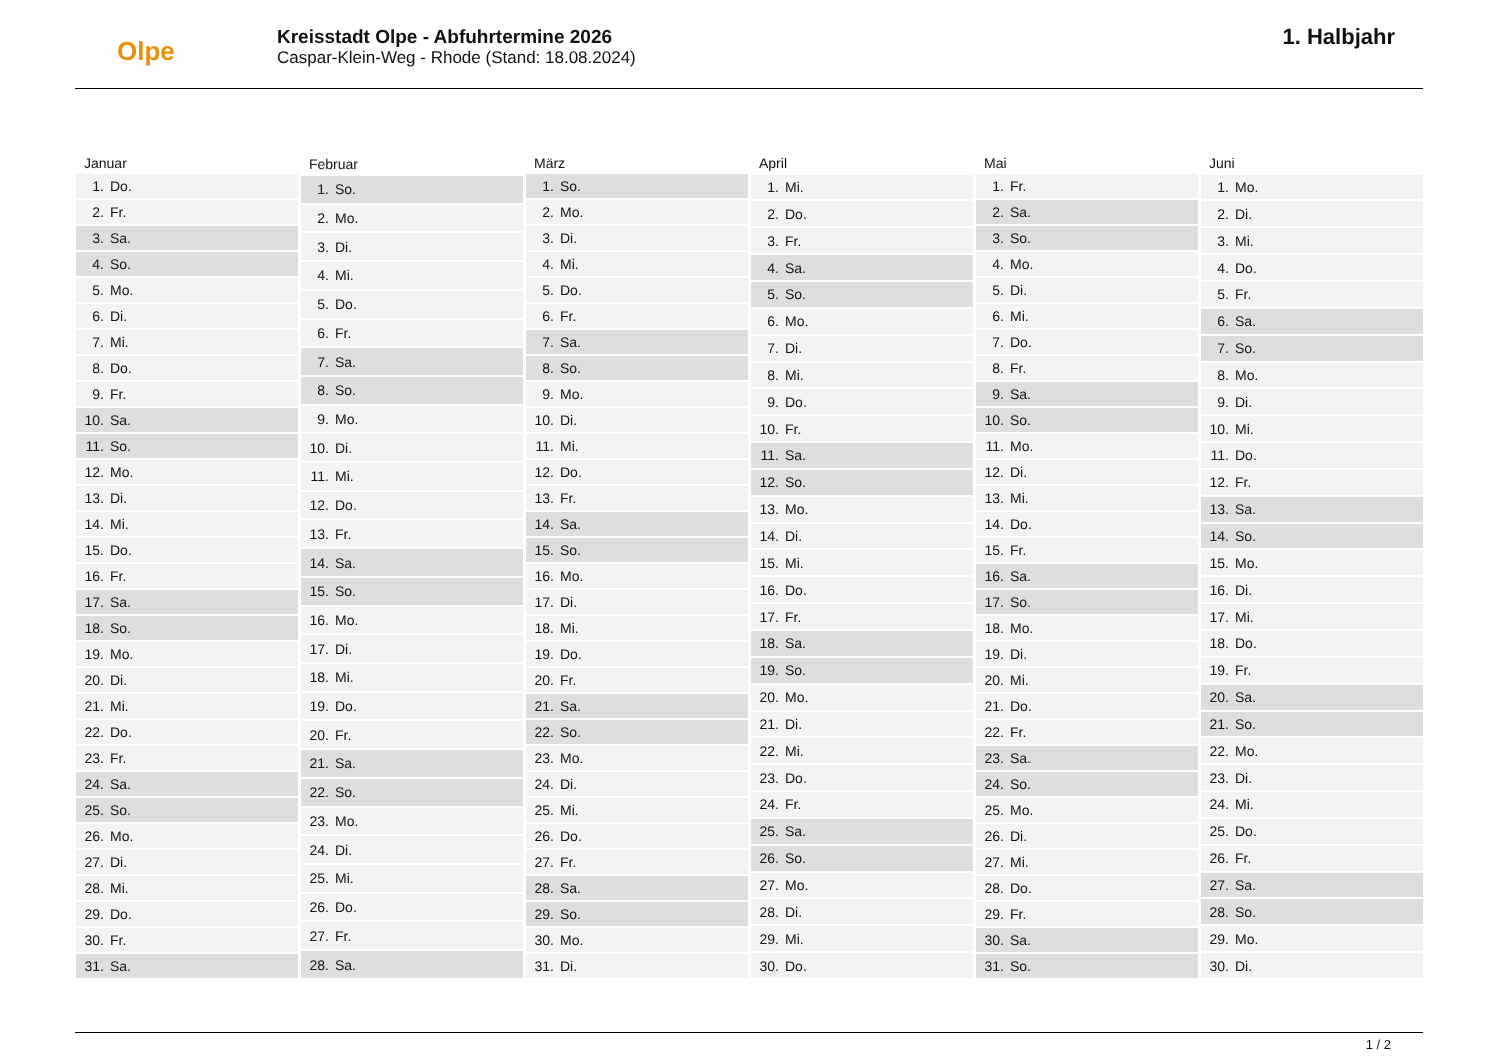Olpe
Kreisstadt Olpe - Abfuhrtermine 2026
Caspar-Klein-Weg - Rhode (Stand: 18.08.2024)
1. Halbjahr
| Januar | |
| --- | --- |
| 1. | Do. |
| 2. | Fr. |
| 3. | Sa. |
| 4. | So. |
| 5. | Mo. |
| 6. | Di. |
| 7. | Mi. |
| 8. | Do. |
| 9. | Fr. |
| 10. | Sa. |
| 11. | So. |
| 12. | Mo. |
| 13. | Di. |
| 14. | Mi. |
| 15. | Do. |
| 16. | Fr. |
| 17. | Sa. |
| 18. | So. |
| 19. | Mo. |
| 20. | Di. |
| 21. | Mi. |
| 22. | Do. |
| 23. | Fr. |
| 24. | Sa. |
| 25. | So. |
| 26. | Mo. |
| 27. | Di. |
| 28. | Mi. |
| 29. | Do. |
| 30. | Fr. |
| 31. | Sa. |
| Februar | |
| --- | --- |
| 1. | So. |
| 2. | Mo. |
| 3. | Di. |
| 4. | Mi. |
| 5. | Do. |
| 6. | Fr. |
| 7. | Sa. |
| 8. | So. |
| 9. | Mo. |
| 10. | Di. |
| 11. | Mi. |
| 12. | Do. |
| 13. | Fr. |
| 14. | Sa. |
| 15. | So. |
| 16. | Mo. |
| 17. | Di. |
| 18. | Mi. |
| 19. | Do. |
| 20. | Fr. |
| 21. | Sa. |
| 22. | So. |
| 23. | Mo. |
| 24. | Di. |
| 25. | Mi. |
| 26. | Do. |
| 27. | Fr. |
| 28. | Sa. |
| März | |
| --- | --- |
| 1. | So. |
| 2. | Mo. |
| 3. | Di. |
| 4. | Mi. |
| 5. | Do. |
| 6. | Fr. |
| 7. | Sa. |
| 8. | So. |
| 9. | Mo. |
| 10. | Di. |
| 11. | Mi. |
| 12. | Do. |
| 13. | Fr. |
| 14. | Sa. |
| 15. | So. |
| 16. | Mo. |
| 17. | Di. |
| 18. | Mi. |
| 19. | Do. |
| 20. | Fr. |
| 21. | Sa. |
| 22. | So. |
| 23. | Mo. |
| 24. | Di. |
| 25. | Mi. |
| 26. | Do. |
| 27. | Fr. |
| 28. | Sa. |
| 29. | So. |
| 30. | Mo. |
| 31. | Di. |
| April | |
| --- | --- |
| 1. | Mi. |
| 2. | Do. |
| 3. | Fr. |
| 4. | Sa. |
| 5. | So. |
| 6. | Mo. |
| 7. | Di. |
| 8. | Mi. |
| 9. | Do. |
| 10. | Fr. |
| 11. | Sa. |
| 12. | So. |
| 13. | Mo. |
| 14. | Di. |
| 15. | Mi. |
| 16. | Do. |
| 17. | Fr. |
| 18. | Sa. |
| 19. | So. |
| 20. | Mo. |
| 21. | Di. |
| 22. | Mi. |
| 23. | Do. |
| 24. | Fr. |
| 25. | Sa. |
| 26. | So. |
| 27. | Mo. |
| 28. | Di. |
| 29. | Mi. |
| 30. | Do. |
| Mai | |
| --- | --- |
| 1. | Fr. |
| 2. | Sa. |
| 3. | So. |
| 4. | Mo. |
| 5. | Di. |
| 6. | Mi. |
| 7. | Do. |
| 8. | Fr. |
| 9. | Sa. |
| 10. | So. |
| 11. | Mo. |
| 12. | Di. |
| 13. | Mi. |
| 14. | Do. |
| 15. | Fr. |
| 16. | Sa. |
| 17. | So. |
| 18. | Mo. |
| 19. | Di. |
| 20. | Mi. |
| 21. | Do. |
| 22. | Fr. |
| 23. | Sa. |
| 24. | So. |
| 25. | Mo. |
| 26. | Di. |
| 27. | Mi. |
| 28. | Do. |
| 29. | Fr. |
| 30. | Sa. |
| 31. | So. |
| Juni | |
| --- | --- |
| 1. | Mo. |
| 2. | Di. |
| 3. | Mi. |
| 4. | Do. |
| 5. | Fr. |
| 6. | Sa. |
| 7. | So. |
| 8. | Mo. |
| 9. | Di. |
| 10. | Mi. |
| 11. | Do. |
| 12. | Fr. |
| 13. | Sa. |
| 14. | So. |
| 15. | Mo. |
| 16. | Di. |
| 17. | Mi. |
| 18. | Do. |
| 19. | Fr. |
| 20. | Sa. |
| 21. | So. |
| 22. | Mo. |
| 23. | Di. |
| 24. | Mi. |
| 25. | Do. |
| 26. | Fr. |
| 27. | Sa. |
| 28. | So. |
| 29. | Mo. |
| 30. | Di. |
1 / 2